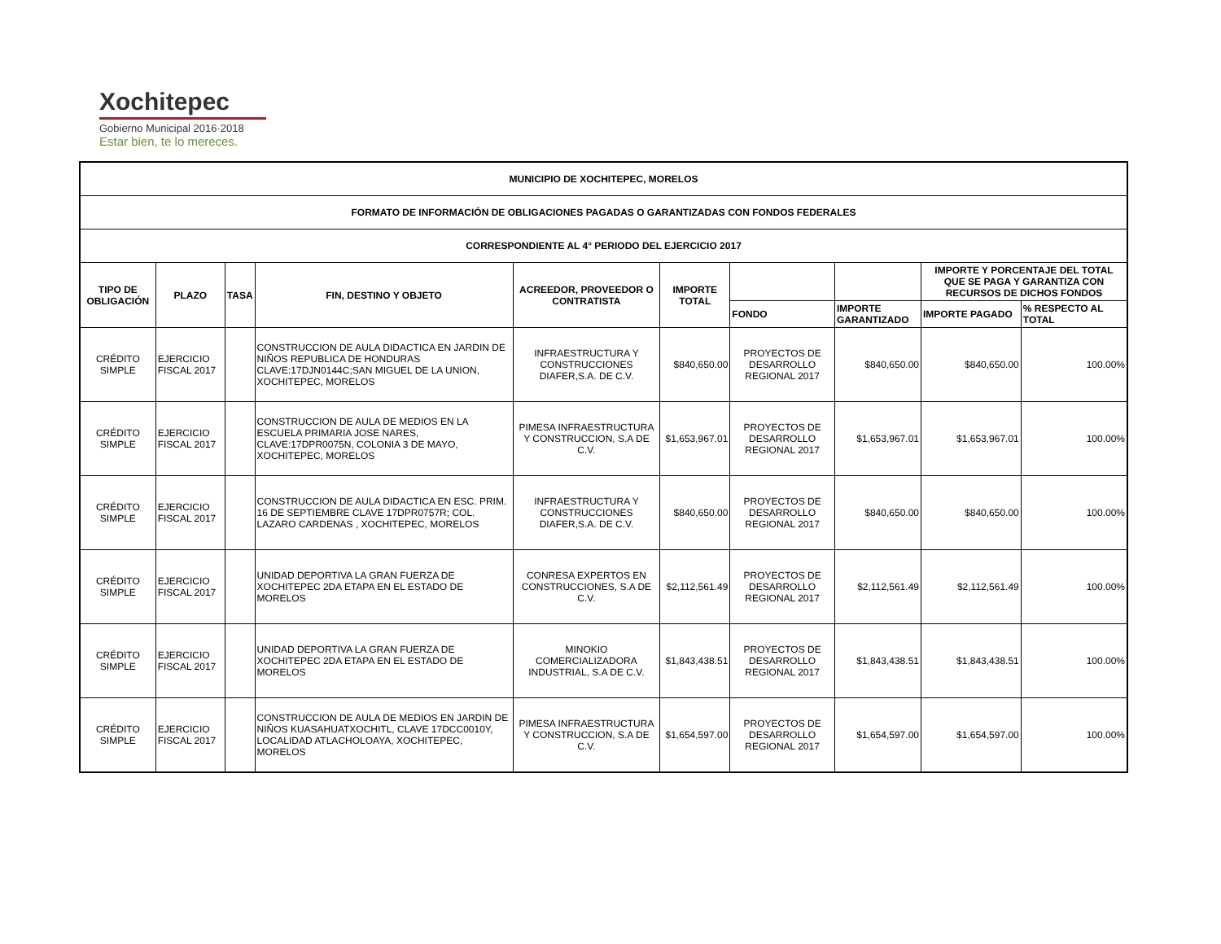Xochitepec
Gobierno Municipal 2016·2018
Estar bien, te lo mereces.
| MUNICIPIO DE XOCHITEPEC, MORELOS | | | | | | | | | |
| --- | --- | --- | --- | --- | --- | --- | --- | --- | --- |
| FORMATO DE INFORMACIÓN DE OBLIGACIONES PAGADAS O GARANTIZADAS CON FONDOS FEDERALES | | | | | | | | | |
| CORRESPONDIENTE AL 4° PERIODO DEL EJERCICIO 2017 | | | | | | | | | |
| TIPO DE OBLIGACIÓN | PLAZO | TASA | FIN, DESTINO Y OBJETO | ACREEDOR, PROVEEDOR O CONTRATISTA | IMPORTE TOTAL | | | IMPORTE Y PORCENTAJE DEL TOTAL QUE SE PAGA Y GARANTIZA CON RECURSOS DE DICHOS FONDOS | |
| | | | | | | FONDO | IMPORTE GARANTIZADO | IMPORTE PAGADO | % RESPECTO AL TOTAL |
| CRÉDITO SIMPLE | EJERCICIO FISCAL 2017 | | CONSTRUCCION DE AULA DIDACTICA EN JARDIN DE NIÑOS REPUBLICA DE HONDURAS CLAVE:17DJN0144C;SAN MIGUEL DE LA UNION, XOCHITEPEC, MORELOS | INFRAESTRUCTURA Y CONSTRUCCIONES DIAFER,S.A. DE C.V. | $840,650.00 | PROYECTOS DE DESARROLLO REGIONAL 2017 | $840,650.00 | $840,650.00 | 100.00% |
| CRÉDITO SIMPLE | EJERCICIO FISCAL 2017 | | CONSTRUCCION DE AULA DE MEDIOS EN LA ESCUELA PRIMARIA JOSE NARES, CLAVE:17DPR0075N, COLONIA 3 DE MAYO, XOCHITEPEC, MORELOS | PIMESA INFRAESTRUCTURA Y CONSTRUCCION, S.A DE C.V. | $1,653,967.01 | PROYECTOS DE DESARROLLO REGIONAL 2017 | $1,653,967.01 | $1,653,967.01 | 100.00% |
| CRÉDITO SIMPLE | EJERCICIO FISCAL 2017 | | CONSTRUCCION DE AULA DIDACTICA EN ESC. PRIM. 16 DE SEPTIEMBRE CLAVE 17DPR0757R; COL. LAZARO CARDENAS , XOCHITEPEC, MORELOS | INFRAESTRUCTURA Y CONSTRUCCIONES DIAFER,S.A. DE C.V. | $840,650.00 | PROYECTOS DE DESARROLLO REGIONAL 2017 | $840,650.00 | $840,650.00 | 100.00% |
| CRÉDITO SIMPLE | EJERCICIO FISCAL 2017 | | UNIDAD DEPORTIVA LA GRAN FUERZA DE XOCHITEPEC 2DA ETAPA EN EL ESTADO DE MORELOS | CONRESA EXPERTOS EN CONSTRUCCIONES, S.A DE C.V. | $2,112,561.49 | PROYECTOS DE DESARROLLO REGIONAL 2017 | $2,112,561.49 | $2,112,561.49 | 100.00% |
| CRÉDITO SIMPLE | EJERCICIO FISCAL 2017 | | UNIDAD DEPORTIVA LA GRAN FUERZA DE XOCHITEPEC 2DA ETAPA EN EL ESTADO DE MORELOS | MINOKIO COMERCIALIZADORA INDUSTRIAL, S.A DE C.V. | $1,843,438.51 | PROYECTOS DE DESARROLLO REGIONAL 2017 | $1,843,438.51 | $1,843,438.51 | 100.00% |
| CRÉDITO SIMPLE | EJERCICIO FISCAL 2017 | | CONSTRUCCION DE AULA DE MEDIOS EN JARDIN DE NIÑOS KUASAHUATXOCHITL, CLAVE 17DCC0010Y, LOCALIDAD ATLACHOLOAYA, XOCHITEPEC, MORELOS | PIMESA INFRAESTRUCTURA Y CONSTRUCCION, S.A DE C.V. | $1,654,597.00 | PROYECTOS DE DESARROLLO REGIONAL 2017 | $1,654,597.00 | $1,654,597.00 | 100.00% |